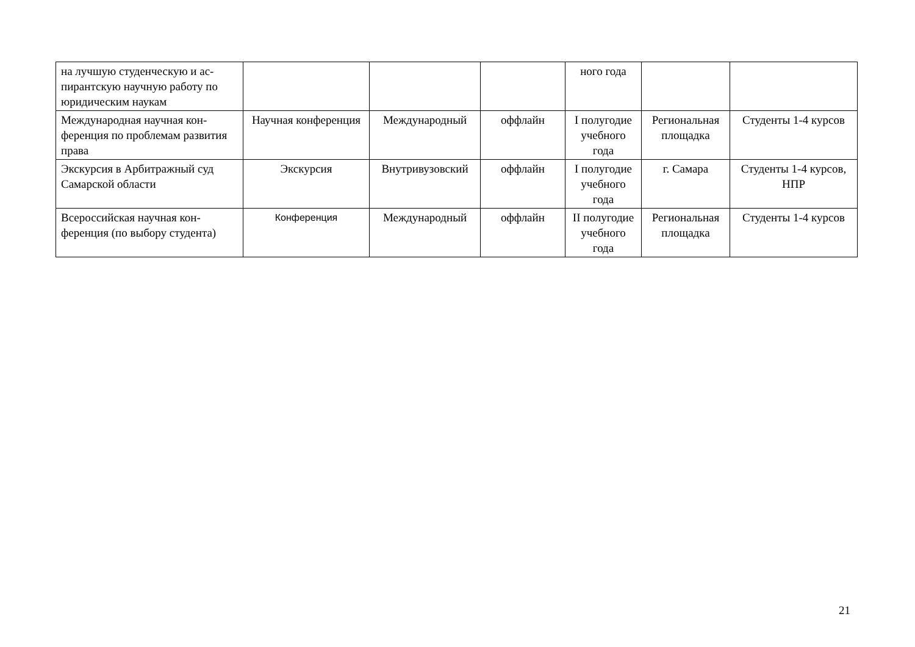| на лучшую студенческую и ас­пирантскую научную работу по юридическим наукам | | | | ного года | | |
| Международная научная кон­ференция по проблемам разви­тия права | Научная конферен­ция | Международный | оффлайн | I полуго­дие учеб­ного года | Региональ­ная площад­ка | Студенты 1-4 курсов |
| Экскурсия в Арбитражный суд Самарской области | Экскурсия | Внутривузовский | оффлайн | I полуго­дие учеб­ного года | г. Самара | Студенты 1-4 кур­сов, НПР |
| Всероссийская научная кон­ференция (по выбору студента) | Конференция | Международный | оффлайн | II полуго­дие учеб­ного года | Региональ­ная площад­ка | Студенты 1-4 курсов |
21